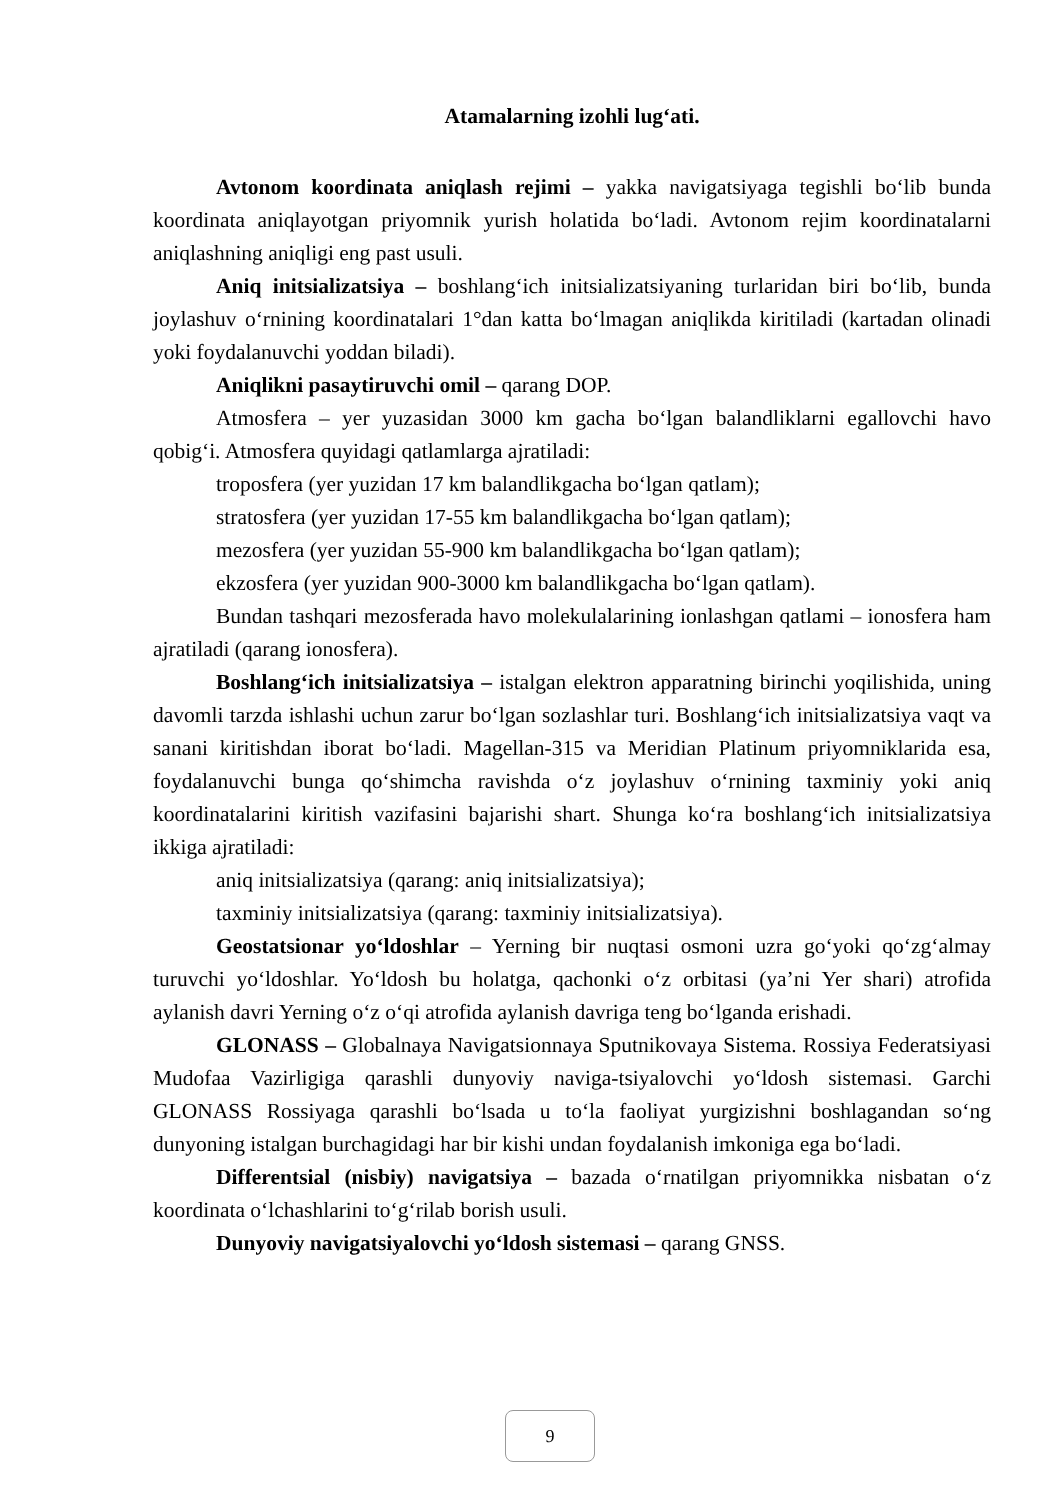Atamalarning izohli lugʻati.
Avtonom koordinata aniqlash rejimi – yakka navigatsiyaga tegishli boʻlib bunda koordinata aniqlayotgan priyomnik yurish holatida boʻladi. Avtonom rejim koordinatalarni aniqlashning aniqligi eng past usuli.
Aniq initsializatsiya – boshlangʻich initsializatsiyaning turlaridan biri boʻlib, bunda joylashuv oʻrnining koordinatalari 1°dan katta boʻlmagan aniqlikda kiritiladi (kartadan olinadi yoki foydalanuvchi yoddan biladi).
Aniqlikni pasaytiruvchi omil – qarang DOP.
Atmosfera – yer yuzasidan 3000 km gacha boʻlgan balandliklarni egallovchi havo qobigʻi. Atmosfera quyidagi qatlamlarga ajratiladi:
troposfera (yer yuzidan 17 km balandlikgacha boʻlgan qatlam);
stratosfera (yer yuzidan 17-55 km balandlikgacha boʻlgan qatlam);
mezosfera (yer yuzidan 55-900 km balandlikgacha boʻlgan qatlam);
ekzosfera (yer yuzidan 900-3000 km balandlikgacha boʻlgan qatlam).
Bundan tashqari mezosferada havo molekulalarining ionlashgan qatlami – ionosfera ham ajratiladi (qarang ionosfera).
Boshlangʻich initsializatsiya – istalgan elektron apparatning birinchi yoqilishida, uning davomli tarzda ishlashi uchun zarur boʻlgan sozlashlar turi. Boshlangʻich initsializatsiya vaqt va sanani kiritishdan iborat boʻladi. Magellan-315 va Meridian Platinum priyomniklarida esa, foydalanuvchi bunga qoʻshimcha ravishda oʻz joylashuv oʻrnining taxminiy yoki aniq koordinatalarini kiritish vazifasini bajarishi shart. Shunga koʻra boshlangʻich initsializatsiya ikkiga ajratiladi:
aniq initsializatsiya (qarang: aniq initsializatsiya);
taxminiy initsializatsiya (qarang: taxminiy initsializatsiya).
Geostatsionar yoʻldoshlar – Yerning bir nuqtasi osmoni uzra goʻyoki qoʻzgʻalmay turuvchi yoʻldoshlar. Yoʻldosh bu holatga, qachonki oʻz orbitasi (ya’ni Yer shari) atrofida aylanish davri Yerning oʻz oʻqi atrofida aylanish davriga teng boʻlganda erishadi.
GLONASS – Globalnaya Navigatsionnaya Sputnikovaya Sistema. Rossiya Federatsiyasi Mudofaa Vazirligiga qarashli dunyoviy naviga-tsiyalovchi yoʻldosh sistemasi. Garchi GLONASS Rossiyaga qarashli boʻlsada u toʻla faoliyat yurgizishni boshlagandan soʻng dunyoning istalgan burchagidagi har bir kishi undan foydalanish imkoniga ega boʻladi.
Differentsial (nisbiy) navigatsiya – bazada oʻrnatilgan priyomnikka nisbatan oʻz koordinata oʻlchashlarini toʻgʻrilab borish usuli.
Dunyoviy navigatsiyalovchi yoʻldosh sistemasi – qarang GNSS.
9